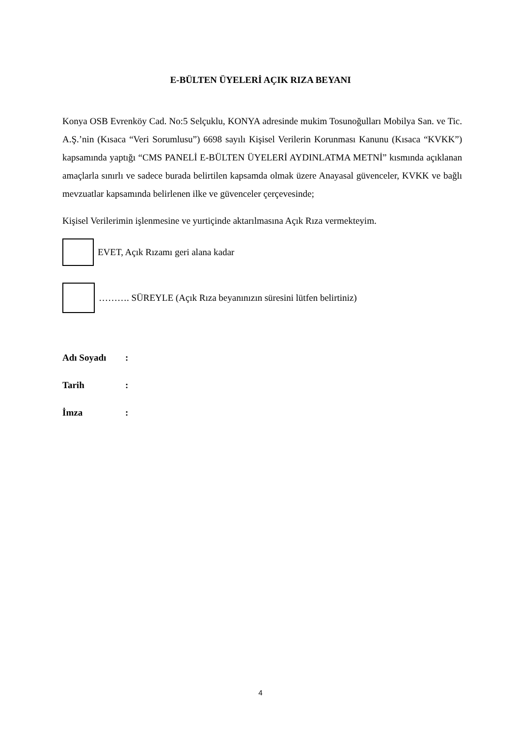E-BÜLTEN ÜYELERİ AÇIK RIZA BEYANI
Konya OSB Evrenköy Cad. No:5 Selçuklu, KONYA adresinde mukim Tosunoğulları Mobilya San. ve Tic. A.Ş.’nin (Kısaca “Veri Sorumlusu”) 6698 sayılı Kişisel Verilerin Korunması Kanunu (Kısaca “KVKK”) kapsamında yaptığı “CMS PANELİ E-BÜLTEN ÜYELERİ AYDINLATMA METNİ” kısmında açıklanan amaçlarla sınırlı ve sadece burada belirtilen kapsamda olmak üzere Anayasal güvenceler, KVKK ve bağlı mevzuatlar kapsamında belirlenen ilke ve güvenceler çerçevesinde;
Kişisel Verilerimin işlenmesine ve yurtiçinde aktarılmasına Açık Rıza vermekteyim.
EVET, Açık Rızamı geri alana kadar
………. SÜREYLE (Açık Rıza beyanınızın süresini lütfen belirtiniz)
Adı Soyadı:
Tarih:
İmza:
4